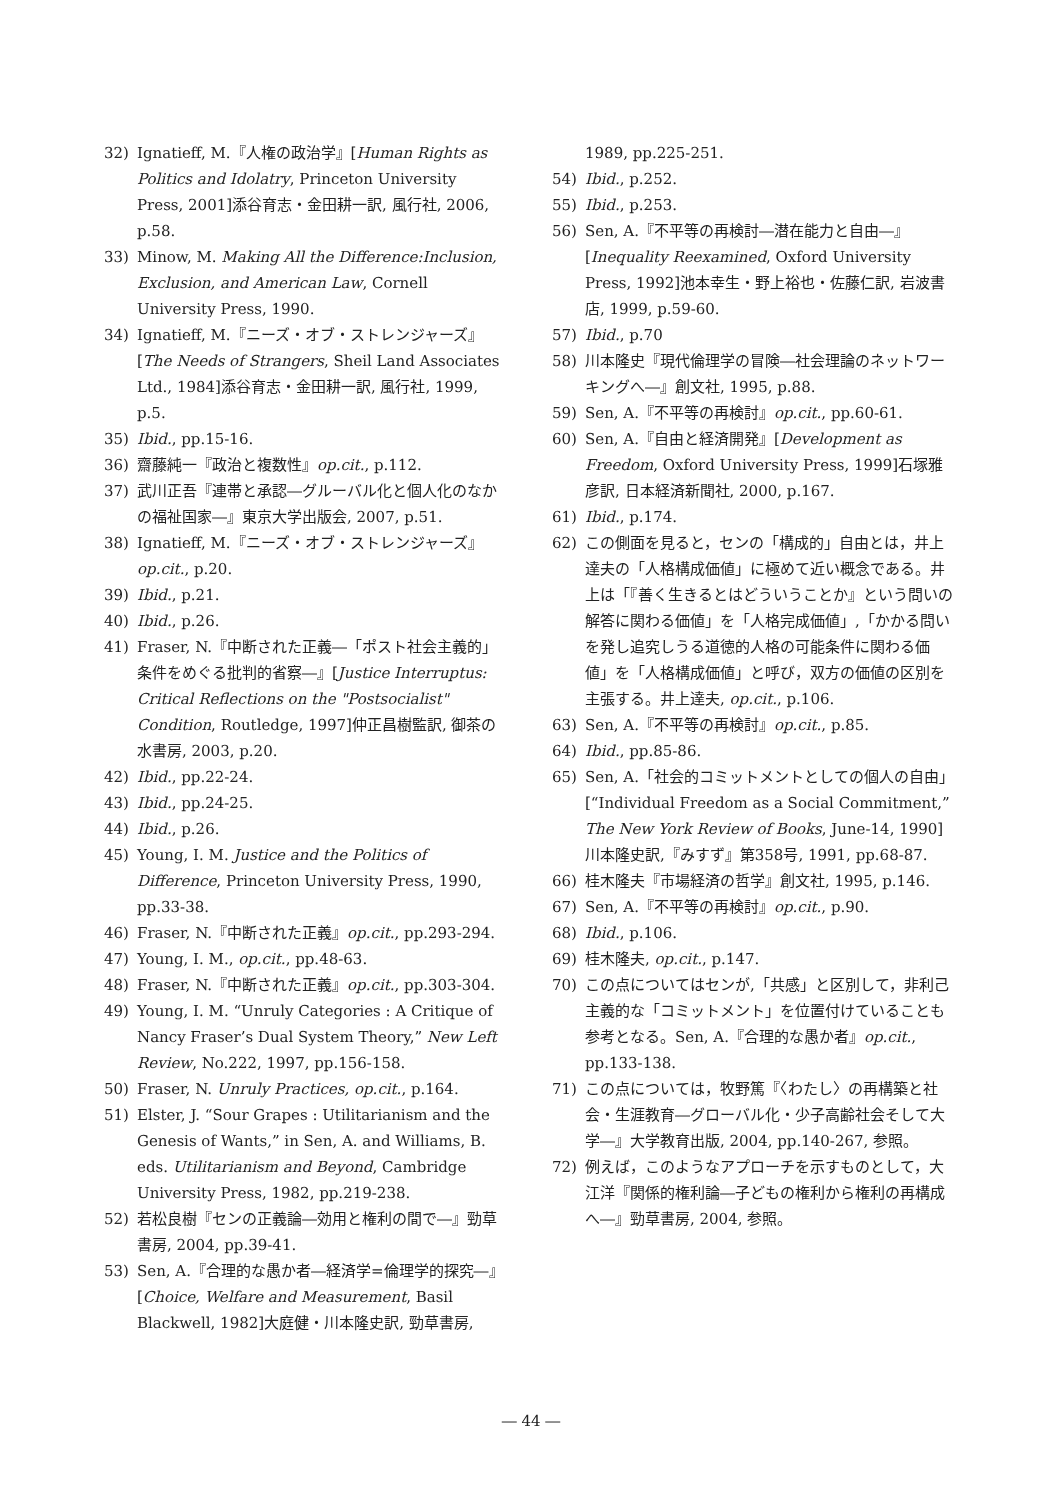32) Ignatieff, M.『人権の政治学』[Human Rights as Politics and Idolatry, Princeton University Press, 2001]添谷育志・金田耕一訳, 風行社, 2006, p.58.
33) Minow, M. Making All the Difference:Inclusion, Exclusion, and American Law, Cornell University Press, 1990.
34) Ignatieff, M.『ニーズ・オブ・ストレンジャーズ』[The Needs of Strangers, Sheil Land Associates Ltd., 1984]添谷育志・金田耕一訳, 風行社, 1999, p.5.
35) Ibid., pp.15-16.
36) 齋藤純一『政治と複数性』op.cit., p.112.
37) 武川正吾『連帯と承認―グルーバル化と個人化のなかの福祉国家―』東京大学出版会, 2007, p.51.
38) Ignatieff, M.『ニーズ・オブ・ストレンジャーズ』op.cit., p.20.
39) Ibid., p.21.
40) Ibid., p.26.
41) Fraser, N.『中断された正義―「ポスト社会主義的」条件をめぐる批判的省察―』[Justice Interruptus: Critical Reflections on the "Postsocialist" Condition, Routledge, 1997]仲正昌樹監訳, 御茶の水書房, 2003, p.20.
42) Ibid., pp.22-24.
43) Ibid., pp.24-25.
44) Ibid., p.26.
45) Young, I. M. Justice and the Politics of Difference, Princeton University Press, 1990, pp.33-38.
46) Fraser, N.『中断された正義』op.cit., pp.293-294.
47) Young, I. M., op.cit., pp.48-63.
48) Fraser, N.『中断された正義』op.cit., pp.303-304.
49) Young, I. M. “Unruly Categories : A Critique of Nancy Fraser’s Dual System Theory,” New Left Review, No.222, 1997, pp.156-158.
50) Fraser, N. Unruly Practices, op.cit., p.164.
51) Elster, J. “Sour Grapes : Utilitarianism and the Genesis of Wants,” in Sen, A. and Williams, B. eds. Utilitarianism and Beyond, Cambridge University Press, 1982, pp.219-238.
52) 若松良樹『センの正義論―効用と権利の間で―』勁草書房, 2004, pp.39-41.
53) Sen, A.『合理的な愚か者―経済学=倫理学的探究―』[Choice, Welfare and Measurement, Basil Blackwell, 1982]大庭健・川本隆史訳, 勁草書房,
1989, pp.225-251.
54) Ibid., p.252.
55) Ibid., p.253.
56) Sen, A.『不平等の再検討―潜在能力と自由―』[Inequality Reexamined, Oxford University Press, 1992]池本幸生・野上裕也・佐藤仁訳, 岩波書店, 1999, p.59-60.
57) Ibid., p.70
58) 川本隆史『現代倫理学の冒険―社会理論のネットワーキングへ―』創文社, 1995, p.88.
59) Sen, A.『不平等の再検討』op.cit., pp.60-61.
60) Sen, A.『自由と経済開発』[Development as Freedom, Oxford University Press, 1999]石塚雅彦訳, 日本経済新聞社, 2000, p.167.
61) Ibid., p.174.
62) この側面を見ると，センの「構成的」自由とは，井上達夫の「人格構成価値」に極めて近い概念である。井上は「『善く生きるとはどういうことか』という問いの解答に関わる価値」を「人格完成価値」,「かかる問いを発し追究しうる道徳的人格の可能条件に関わる価値」を「人格構成価値」と呼び，双方の価値の区別を主張する。井上達夫, op.cit., p.106.
63) Sen, A.『不平等の再検討』op.cit., p.85.
64) Ibid., pp.85-86.
65) Sen, A.「社会的コミットメントとしての個人の自由」[“Individual Freedom as a Social Commitment,” The New York Review of Books, June-14, 1990] 川本隆史訳,『みすず』第358号, 1991, pp.68-87.
66) 桂木隆夫『市場経済の哲学』創文社, 1995, p.146.
67) Sen, A.『不平等の再検討』op.cit., p.90.
68) Ibid., p.106.
69) 桂木隆夫, op.cit., p.147.
70) この点についてはセンが,「共感」と区別して，非利己主義的な「コミットメント」を位置付けていることも参考となる。Sen, A.『合理的な愚か者』op.cit., pp.133-138.
71) この点については，牧野篤『〈わたし〉の再構築と社会・生涯教育―グローバル化・少子高齢社会そして大学―』大学教育出版, 2004, pp.140-267, 参照。
72) 例えば，このようなアプローチを示すものとして，大江洋『関係的権利論―子どもの権利から権利の再構成へ―』勁草書房, 2004, 参照。
― 44 ―